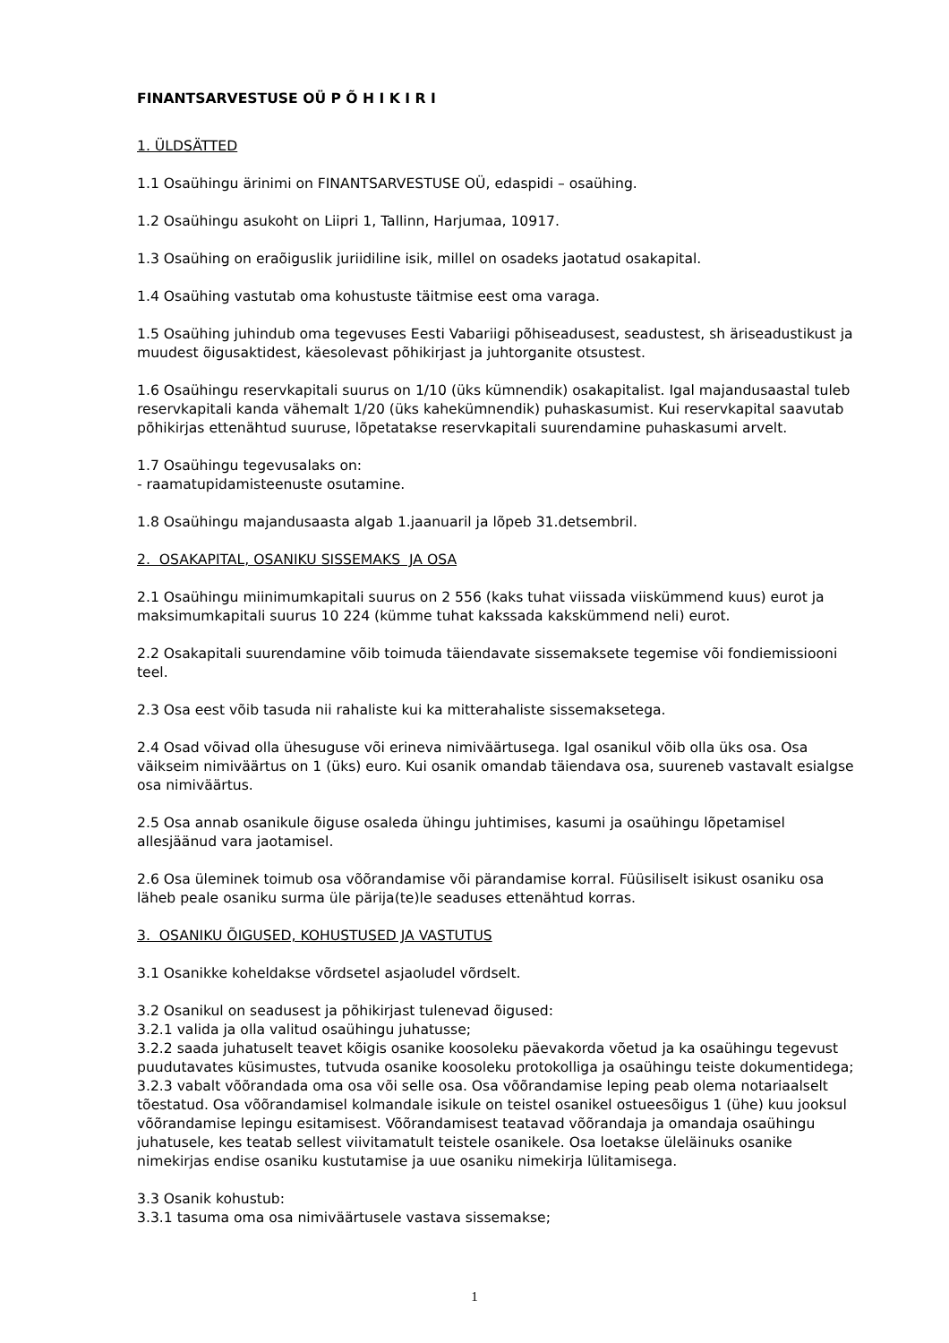FINANTSARVESTUSE OÜ P Õ H I K I R I
1. ÜLDSÄTTED
1.1 Osaühingu ärinimi on FINANTSARVESTUSE OÜ, edaspidi – osaühing.
1.2 Osaühingu asukoht on Liipri 1, Tallinn, Harjumaa, 10917.
1.3 Osaühing on eraõiguslik juriidiline isik, millel on osadeks jaotatud osakapital.
1.4 Osaühing vastutab oma kohustuste täitmise eest oma varaga.
1.5 Osaühing juhindub oma tegevuses Eesti Vabariigi põhiseadusest, seadustest, sh äriseadustikust ja muudest õigusaktidest, käesolevast põhikirjast ja juhtorganite otsustest.
1.6 Osaühingu reservkapitali suurus on 1/10 (üks kümnendik) osakapitalist. Igal majandusaastal tuleb reservkapitali kanda vähemalt 1/20 (üks kahekümnendik) puhaskasumist. Kui reservkapital saavutab põhikirjas ettenähtud suuruse, lõpetatakse reservkapitali suurendamine puhaskasumi arvelt.
1.7 Osaühingu tegevusalaks on:
- raamatupidamisteenuste osutamine.
1.8 Osaühingu majandusaasta algab 1.jaanuaril ja lõpeb 31.detsembril.
2. OSAKAPITAL, OSANIKU SISSEMAKS JA OSA
2.1 Osaühingu miinimumkapitali suurus on 2 556 (kaks tuhat viissada viiskümmend kuus) eurot ja maksimumkapitali suurus 10 224 (kümme tuhat kakssada kakskümmend neli) eurot.
2.2 Osakapitali suurendamine võib toimuda täiendavate sissemaksete tegemise või fondiemissiooni teel.
2.3 Osa eest võib tasuda nii rahaliste kui ka mitterahaliste sissemaksetega.
2.4 Osad võivad olla ühesuguse või erineva nimiväärtusega. Igal osanikul võib olla üks osa. Osa väikseim nimiväärtus on 1 (üks) euro. Kui osanik omandab täiendava osa, suureneb vastavalt esialgse osa nimiväärtus.
2.5 Osa annab osanikule õiguse osaleda ühingu juhtimises, kasumi ja osaühingu lõpetamisel allesjäänud vara jaotamisel.
2.6 Osa üleminek toimub osa võõrandamise või pärandamise korral. Füüsiliselt isikust osaniku osa läheb peale osaniku surma üle pärija(te)le seaduses ettenähtud korras.
3. OSANIKU ÕIGUSED, KOHUSTUSED JA VASTUTUS
3.1 Osanikke koheldakse võrdsetel asjaoludel võrdselt.
3.2 Osanikul on seadusest ja põhikirjast tulenevad õigused:
3.2.1 valida ja olla valitud osaühingu juhatusse;
3.2.2 saada juhatuselt teavet kõigis osanike koosoleku päevakorda võetud ja ka osaühingu tegevust puudutavates küsimustes, tutvuda osanike koosoleku protokolliga ja osaühingu teiste dokumentidega;
3.2.3 vabalt võõrandada oma osa või selle osa. Osa võõrandamise leping peab olema notariaalselt tõestatud. Osa võõrandamisel kolmandale isikule on teistel osanikel ostueesõigus 1 (ühe) kuu jooksul võõrandamise lepingu esitamisest. Võõrandamisest teatavad võõrandaja ja omandaja osaühingu juhatusele, kes teatab sellest viivitamatult teistele osanikele. Osa loetakse üleläinuks osanike nimekirjas endise osaniku kustutamise ja uue osaniku nimekirja lülitamisega.
3.3 Osanik kohustub:
3.3.1 tasuma oma osa nimiväärtusele vastava sissemakse;
1